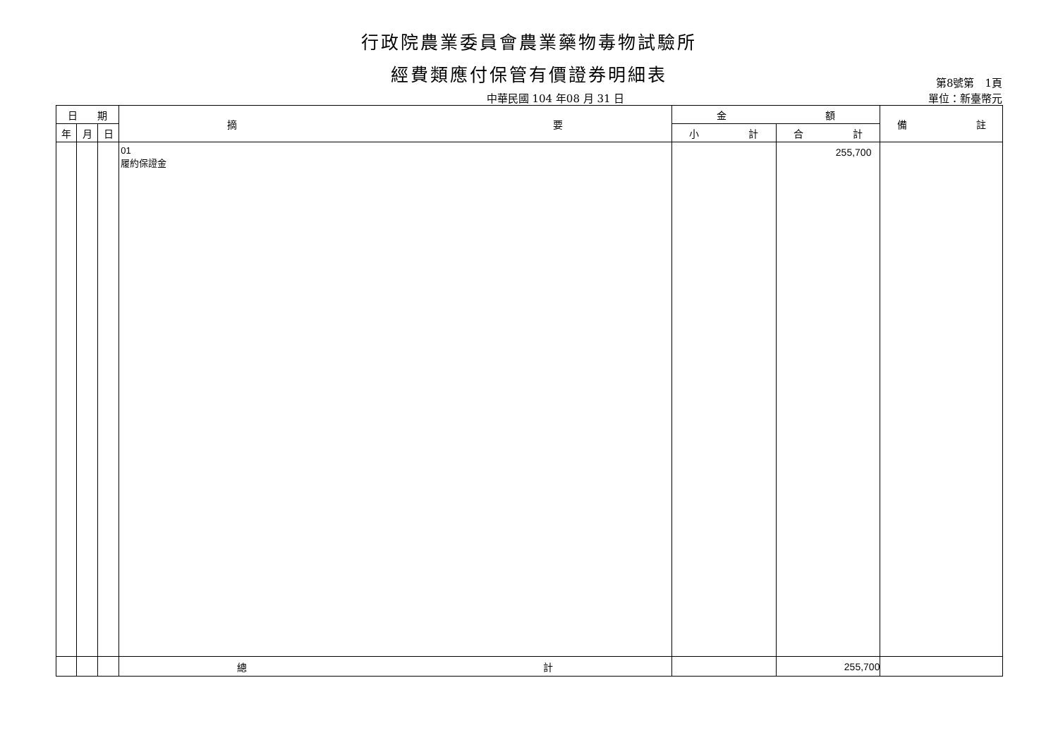行政院農業委員會農業藥物毒物試驗所
經費類應付保管有價證券明細表 第8號第　1頁
中華民國 104 年08 月 31 日 單位：新臺幣元
| 日 期 | | | 摘 要 | 金 額 | | 備 註 |
| --- | --- | --- | --- | --- | --- | --- |
| 年 | 月 | 日 | | 小 計 | 合 計 | |
| | | | 01 履約保證金 | | 255,700 | |
| | | | 總 計 | | 255,700 | |